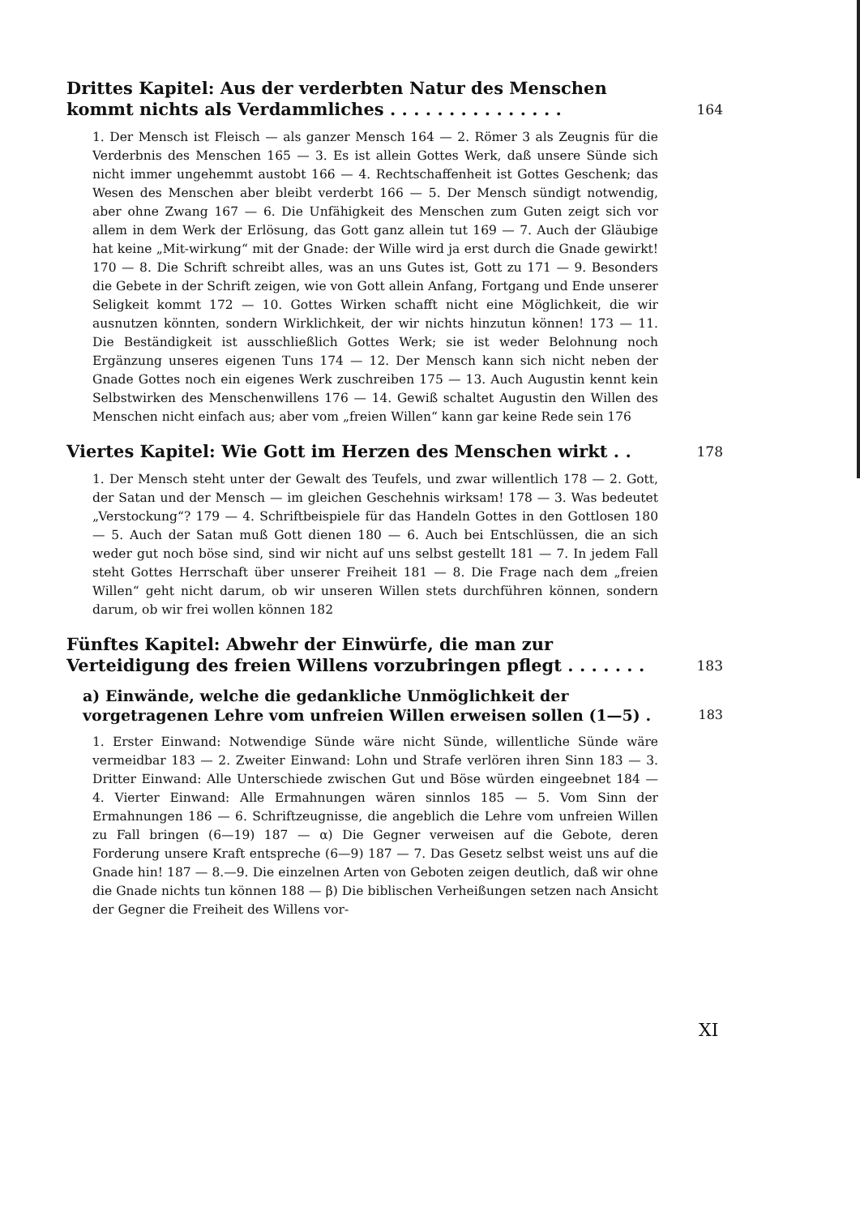Drittes Kapitel: Aus der verderbten Natur des Menschen kommt nichts als Verdammliches . . . . . . . . . . . . . . .
164
1. Der Mensch ist Fleisch — als ganzer Mensch 164 — 2. Römer 3 als Zeugnis für die Verderbnis des Menschen 165 — 3. Es ist allein Gottes Werk, daß unsere Sünde sich nicht immer ungehemmt austobt 166 — 4. Rechtschaffenheit ist Gottes Geschenk; das Wesen des Menschen aber bleibt verderbt 166 — 5. Der Mensch sündigt notwendig, aber ohne Zwang 167 — 6. Die Unfähigkeit des Menschen zum Guten zeigt sich vor allem in dem Werk der Erlösung, das Gott ganz allein tut 169 — 7. Auch der Gläubige hat keine „Mit-wirkung“ mit der Gnade: der Wille wird ja erst durch die Gnade gewirkt! 170 — 8. Die Schrift schreibt alles, was an uns Gutes ist, Gott zu 171 — 9. Besonders die Gebete in der Schrift zeigen, wie von Gott allein Anfang, Fortgang und Ende unserer Seligkeit kommt 172 — 10. Gottes Wirken schafft nicht eine Möglichkeit, die wir ausnutzen könnten, sondern Wirklichkeit, der wir nichts hinzutun können! 173 — 11. Die Beständigkeit ist ausschließlich Gottes Werk; sie ist weder Belohnung noch Ergänzung unseres eigenen Tuns 174 — 12. Der Mensch kann sich nicht neben der Gnade Gottes noch ein eigenes Werk zuschreiben 175 — 13. Auch Augustin kennt kein Selbstwirken des Menschenwillens 176 — 14. Gewiß schaltet Augustin den Willen des Menschen nicht einfach aus; aber vom „freien Willen“ kann gar keine Rede sein 176
Viertes Kapitel: Wie Gott im Herzen des Menschen wirkt . .
178
1. Der Mensch steht unter der Gewalt des Teufels, und zwar willentlich 178 — 2. Gott, der Satan und der Mensch — im gleichen Geschehnis wirksam! 178 — 3. Was bedeutet „Verstockung“? 179 — 4. Schriftbeispiele für das Handeln Gottes in den Gottlosen 180 — 5. Auch der Satan muß Gott dienen 180 — 6. Auch bei Entschlüssen, die an sich weder gut noch böse sind, sind wir nicht auf uns selbst gestellt 181 — 7. In jedem Fall steht Gottes Herrschaft über unserer Freiheit 181 — 8. Die Frage nach dem „freien Willen“ geht nicht darum, ob wir unseren Willen stets durchführen können, sondern darum, ob wir frei wollen können 182
Fünftes Kapitel: Abwehr der Einwürfe, die man zur Verteidigung des freien Willens vorzubringen pflegt . . . . . . .
183
a) Einwände, welche die gedankliche Unmöglichkeit der vorgetragenen Lehre vom unfreien Willen erweisen sollen (1—5) .
183
1. Erster Einwand: Notwendige Sünde wäre nicht Sünde, willentliche Sünde wäre vermeidbar 183 — 2. Zweiter Einwand: Lohn und Strafe verlören ihren Sinn 183 — 3. Dritter Einwand: Alle Unterschiede zwischen Gut und Böse würden eingeebnet 184 — 4. Vierter Einwand: Alle Ermahnungen wären sinnlos 185 — 5. Vom Sinn der Ermahnungen 186 — 6. Schriftzeugnisse, die angeblich die Lehre vom unfreien Willen zu Fall bringen (6—19) 187 — α) Die Gegner verweisen auf die Gebote, deren Forderung unsere Kraft entspreche (6—9) 187 — 7. Das Gesetz selbst weist uns auf die Gnade hin! 187 — 8.—9. Die einzelnen Arten von Geboten zeigen deutlich, daß wir ohne die Gnade nichts tun können 188 — β) Die biblischen Verheißungen setzen nach Ansicht der Gegner die Freiheit des Willens vor-
XI